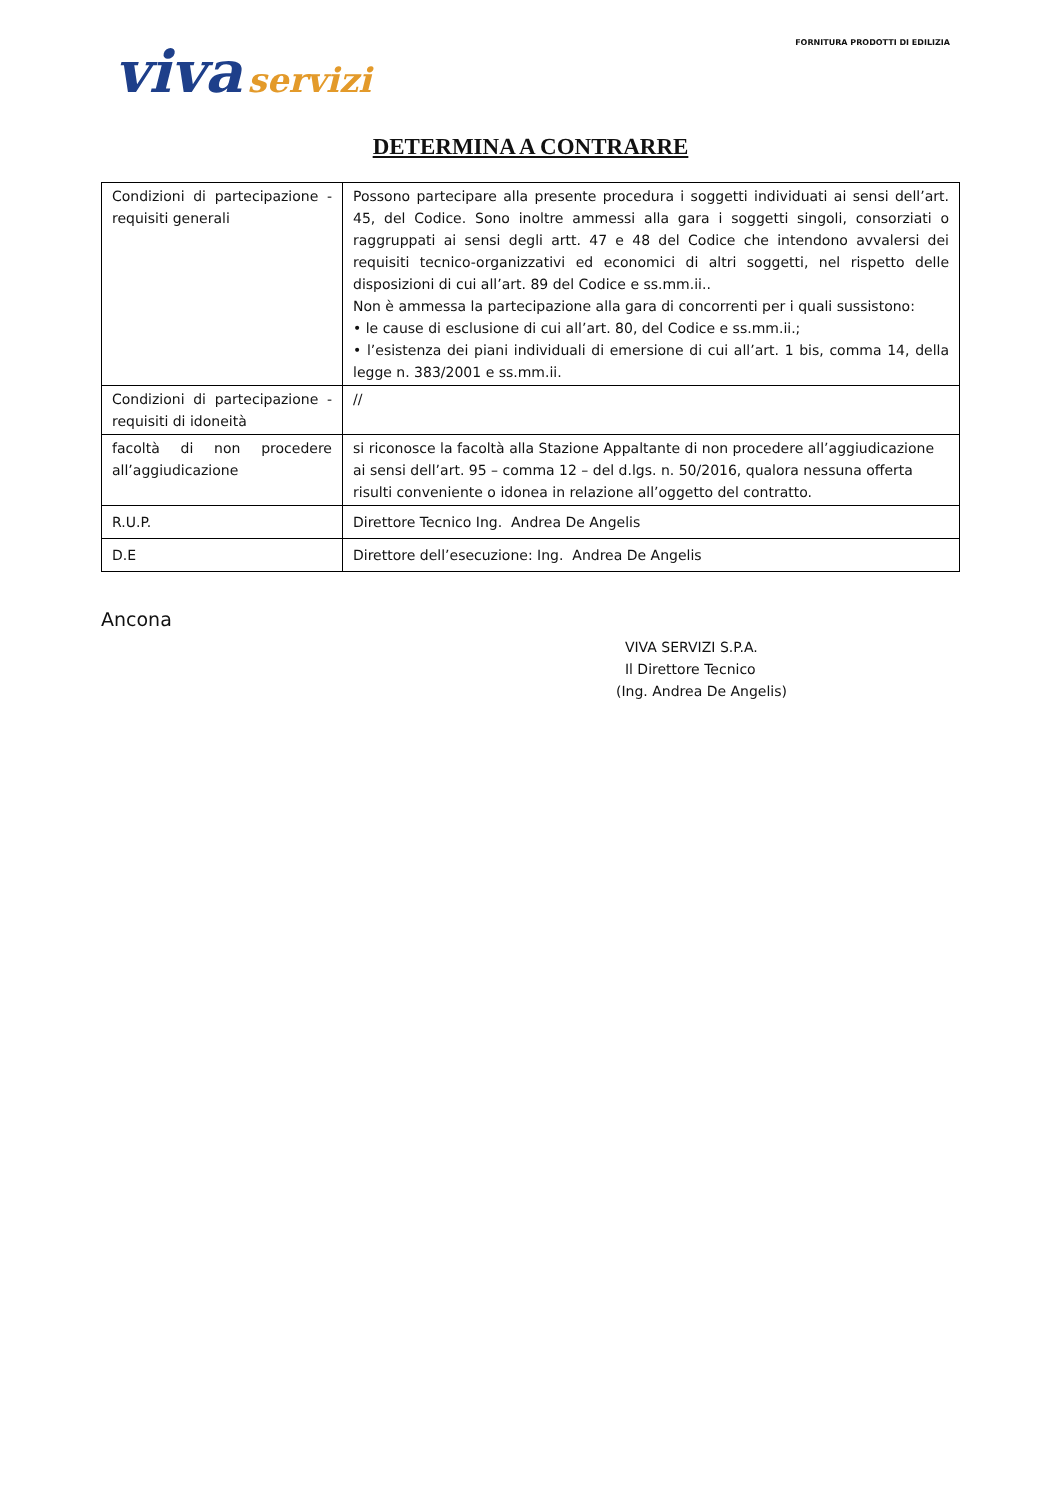viva servizi
FORNITURA PRODOTTI DI EDILIZIA
DETERMINA A CONTRARRE
| Condizioni di partecipazione - requisiti generali | Possono partecipare alla presente procedura i soggetti individuati ai sensi dell’art. 45, del Codice. Sono inoltre ammessi alla gara i soggetti singoli, consorziati o raggruppati ai sensi degli artt. 47 e 48 del Codice che intendono avvalersi dei requisiti tecnico-organizzativi ed economici di altri soggetti, nel rispetto delle disposizioni di cui all’art. 89 del Codice e ss.mm.ii.. Non è ammessa la partecipazione alla gara di concorrenti per i quali sussistono: • le cause di esclusione di cui all’art. 80, del Codice e ss.mm.ii.; • l’esistenza dei piani individuali di emersione di cui all’art. 1 bis, comma 14, della legge n. 383/2001 e ss.mm.ii. |
| Condizioni di partecipazione - requisiti di idoneità | // |
| facoltà di non procedere all’aggiudicazione | si riconosce la facoltà alla Stazione Appaltante di non procedere all’aggiudicazione ai sensi dell’art. 95 – comma 12 – del d.lgs. n. 50/2016, qualora nessuna offerta risulti conveniente o idonea in relazione all’oggetto del contratto. |
| R.U.P. | Direttore Tecnico Ing. Andrea De Angelis |
| D.E | Direttore dell’esecuzione: Ing. Andrea De Angelis |
Ancona
VIVA SERVIZI S.P.A.
Il Direttore Tecnico
(Ing. Andrea De Angelis)